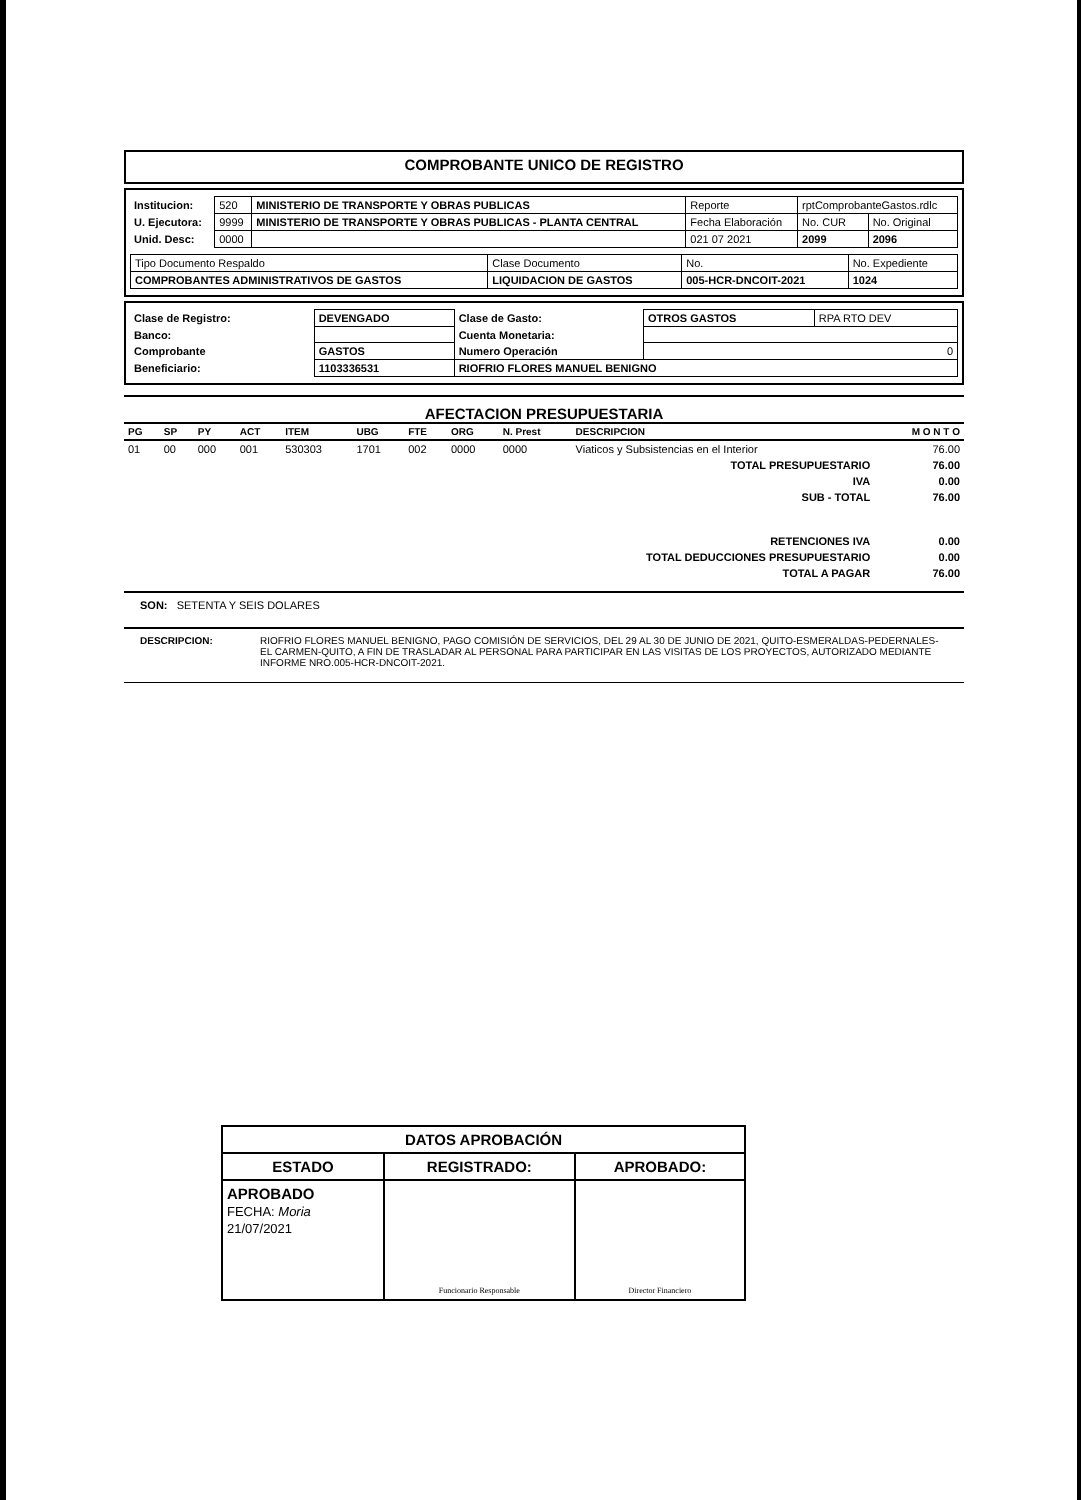COMPROBANTE UNICO DE REGISTRO
| Institucion: | 520 | MINISTERIO DE TRANSPORTE Y OBRAS PUBLICAS | Reporte | rptComprobanteGastos.rdlc | |
| U. Ejecutora: | 9999 | MINISTERIO DE TRANSPORTE Y OBRAS PUBLICAS - PLANTA CENTRAL | Fecha Elaboración | No. CUR | No. Original |
| Unid. Desc: | 0000 | | 021 07 2021 | 2099 | 2096 |
| Tipo Documento Respaldo | Clase Documento | No. | No. Expediente |
| COMPROBANTES ADMINISTRATIVOS DE GASTOS | LIQUIDACION DE GASTOS | 005-HCR-DNCOIT-2021 | 1024 |
| Clase de Registro: | DEVENGADO | Clase de Gasto: | OTROS GASTOS | RPA RTO DEV |
| Banco: | | Cuenta Monetaria: | | |
| Comprobante | GASTOS | Numero Operación | 0 | |
| Beneficiario: | 1103336531 | RIOFRIO FLORES MANUEL BENIGNO | | |
AFECTACION PRESUPUESTARIA
| PG | SP | PY | ACT | ITEM | UBG | FTE | ORG | N. Prest | DESCRIPCION | M O N T O |
| --- | --- | --- | --- | --- | --- | --- | --- | --- | --- | --- |
| 01 | 00 | 000 | 001 | 530303 | 1701 | 002 | 0000 | 0000 | Viaticos y Subsistencias en el Interior | 76.00 |
| TOTAL PRESUPUESTARIO | | | | | | | | | | 76.00 |
| IVA | | | | | | | | | | 0.00 |
| SUB - TOTAL | | | | | | | | | | 76.00 |
| RETENCIONES IVA | | | | | | | | | | 0.00 |
| TOTAL DEDUCCIONES PRESUPUESTARIO | | | | | | | | | | 0.00 |
| TOTAL A PAGAR | | | | | | | | | | 76.00 |
SON: SETENTA Y SEIS DOLARES
DESCRIPCION: RIOFRIO FLORES MANUEL BENIGNO, PAGO COMISIÓN DE SERVICIOS, DEL 29 AL 30 DE JUNIO DE 2021, QUITO-ESMERALDAS-PEDERNALES- EL CARMEN-QUITO, A FIN DE TRASLADAR AL PERSONAL PARA PARTICIPAR EN LAS VISITAS DE LOS PROYECTOS, AUTORIZADO MEDIANTE INFORME NRO.005-HCR-DNCOIT-2021.
| DATOS APROBACIÓN | | |
| ESTADO | REGISTRADO: | APROBADO: |
| APROBADO FECHA: Moria 21/07/2021 | Funcionario Responsable | Director Financiero |